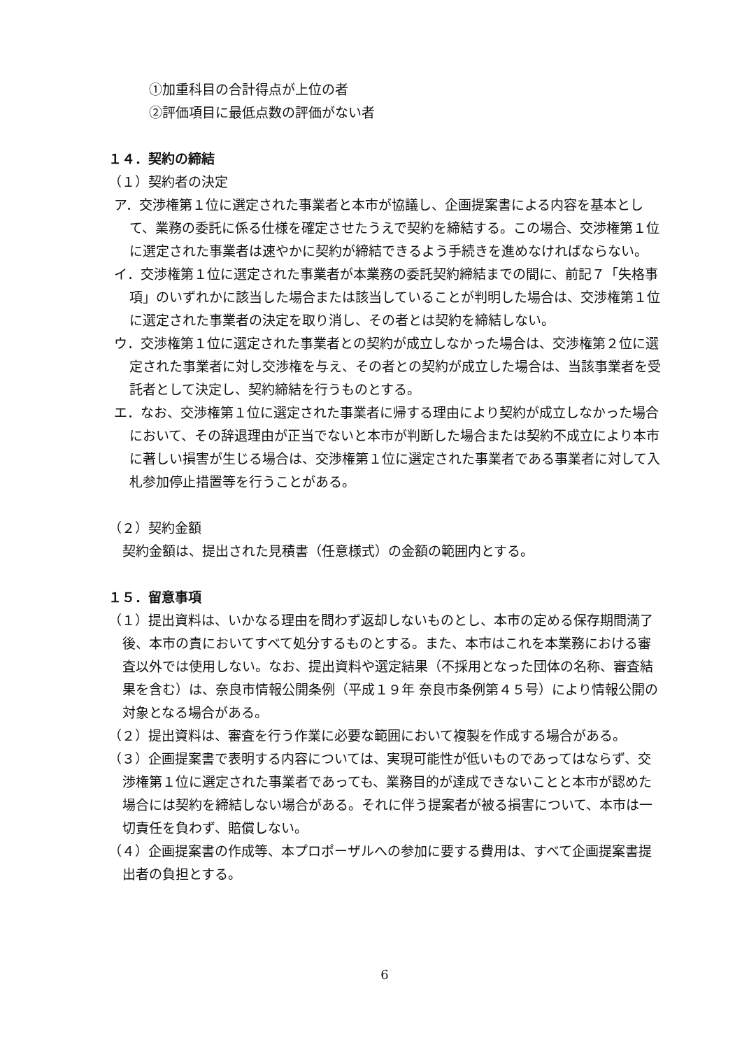①加重科目の合計得点が上位の者
②評価項目に最低点数の評価がない者
１４．契約の締結
（１）契約者の決定
ア．交渉権第１位に選定された事業者と本市が協議し、企画提案書による内容を基本として、業務の委託に係る仕様を確定させたうえで契約を締結する。この場合、交渉権第１位に選定された事業者は速やかに契約が締結できるよう手続きを進めなければならない。
イ．交渉権第１位に選定された事業者が本業務の委託契約締結までの間に、前記７「失格事項」のいずれかに該当した場合または該当していることが判明した場合は、交渉権第１位に選定された事業者の決定を取り消し、その者とは契約を締結しない。
ウ．交渉権第１位に選定された事業者との契約が成立しなかった場合は、交渉権第２位に選定された事業者に対し交渉権を与え、その者との契約が成立した場合は、当該事業者を受託者として決定し、契約締結を行うものとする。
エ．なお、交渉権第１位に選定された事業者に帰する理由により契約が成立しなかった場合において、その辞退理由が正当でないと本市が判断した場合または契約不成立により本市に著しい損害が生じる場合は、交渉権第１位に選定された事業者である事業者に対して入札参加停止措置等を行うことがある。
（２）契約金額
契約金額は、提出された見積書（任意様式）の金額の範囲内とする。
１５．留意事項
（１）提出資料は、いかなる理由を問わず返却しないものとし、本市の定める保存期間満了後、本市の責においてすべて処分するものとする。また、本市はこれを本業務における審査以外では使用しない。なお、提出資料や選定結果（不採用となった団体の名称、審査結果を含む）は、奈良市情報公開条例（平成１９年 奈良市条例第４５号）により情報公開の対象となる場合がある。
（２）提出資料は、審査を行う作業に必要な範囲において複製を作成する場合がある。
（３）企画提案書で表明する内容については、実現可能性が低いものであってはならず、交渉権第１位に選定された事業者であっても、業務目的が達成できないことと本市が認めた場合には契約を締結しない場合がある。それに伴う提案者が被る損害について、本市は一切責任を負わず、賠償しない。
（４）企画提案書の作成等、本プロポーザルへの参加に要する費用は、すべて企画提案書提出者の負担とする。
6